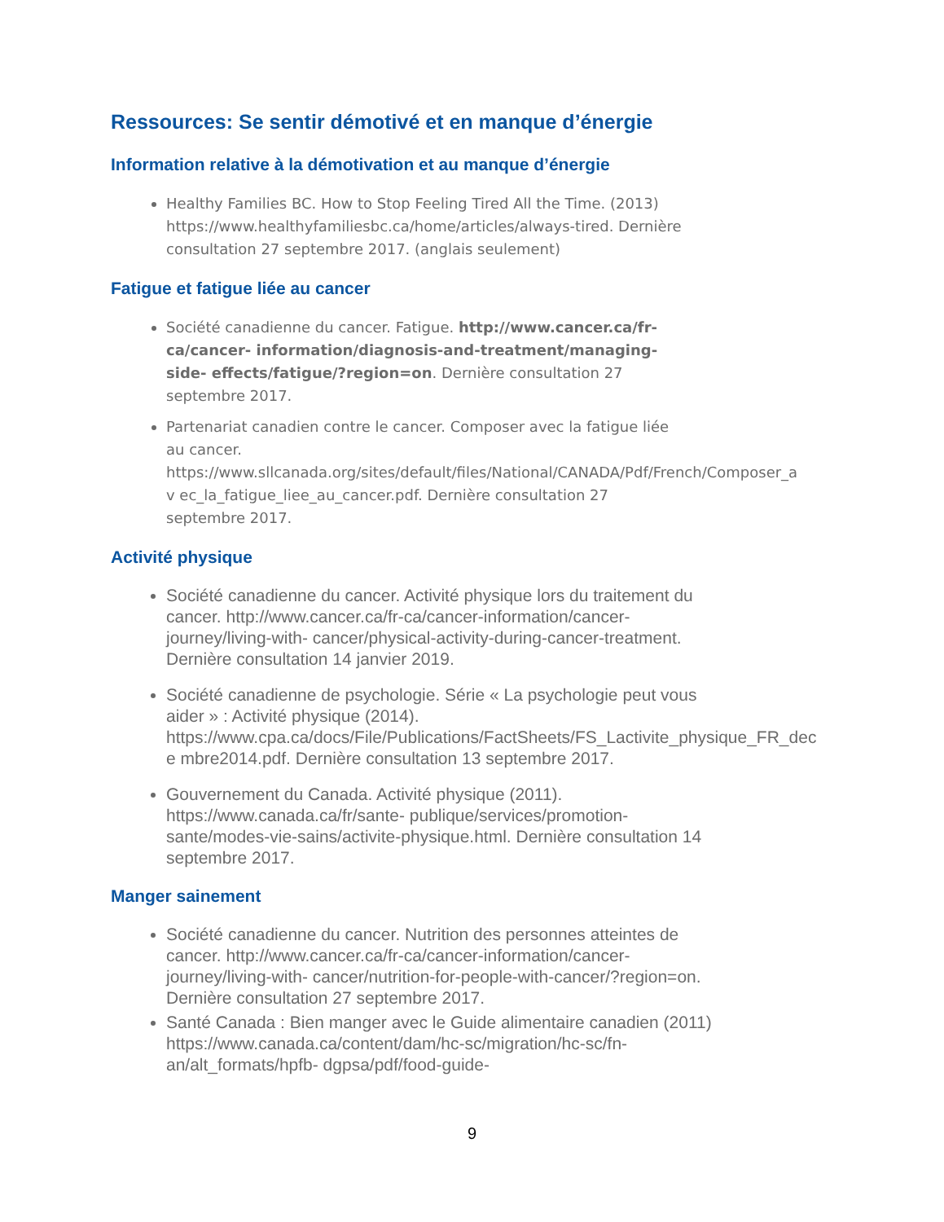Ressources: Se sentir démotivé et en manque d’énergie
Information relative à la démotivation et au manque d’énergie
Healthy Families BC. How to Stop Feeling Tired All the Time. (2013) https://www.healthyfamiliesbc.ca/home/articles/always-tired. Dernière consultation 27 septembre 2017. (anglais seulement)
Fatigue et fatigue liée au cancer
Société canadienne du cancer. Fatigue. http://www.cancer.ca/fr-ca/cancer- information/diagnosis-and-treatment/managing-side- effects/fatigue/?region=on. Dernière consultation 27 septembre 2017.
Partenariat canadien contre le cancer. Composer avec la fatigue liée au cancer. https://www.sllcanada.org/sites/default/files/National/CANADA/Pdf/French/Composer_a v ec_la_fatigue_liee_au_cancer.pdf. Dernière consultation 27 septembre 2017.
Activité physique
Société canadienne du cancer. Activité physique lors du traitement du cancer. http://www.cancer.ca/fr-ca/cancer-information/cancer-journey/living-with- cancer/physical-activity-during-cancer-treatment. Dernière consultation 14 janvier 2019.
Société canadienne de psychologie. Série « La psychologie peut vous aider » : Activité physique (2014). https://www.cpa.ca/docs/File/Publications/FactSheets/FS_Lactivite_physique_FR_dec e mbre2014.pdf. Dernière consultation 13 septembre 2017.
Gouvernement du Canada. Activité physique (2011). https://www.canada.ca/fr/sante- publique/services/promotion-sante/modes-vie-sains/activite-physique.html. Dernière consultation 14 septembre 2017.
Manger sainement
Société canadienne du cancer. Nutrition des personnes atteintes de cancer. http://www.cancer.ca/fr-ca/cancer-information/cancer-journey/living-with- cancer/nutrition-for-people-with-cancer/?region=on. Dernière consultation 27 septembre 2017.
Santé Canada : Bien manger avec le Guide alimentaire canadien (2011) https://www.canada.ca/content/dam/hc-sc/migration/hc-sc/fn-an/alt_formats/hpfb- dgpsa/pdf/food-guide-
9